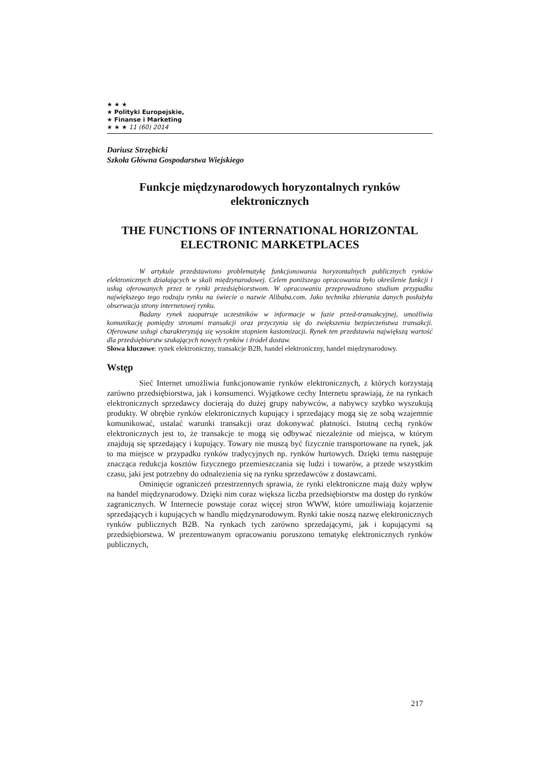★ ★ ★
★ Polityki Europejskie,
★ Finanse i Marketing
★ ★ ★ 11 (60) 2014
Dariusz Strzębicki
Szkoła Główna Gospodarstwa Wiejskiego
Funkcje międzynarodowych horyzontalnych rynków elektronicznych
THE FUNCTIONS OF INTERNATIONAL HORIZONTAL ELECTRONIC MARKETPLACES
W artykule przedstawiono problematykę funkcjonowania horyzontalnych publicznych rynków elektronicznych działających w skali międzynarodowej. Celem poniższego opracowania było określenie funkcji i usług oferowanych przez te rynki przedsiębiorstwom. W opracowaniu przeprowadzono studium przypadku największego tego rodzaju rynku na świecie o nazwie Alibaba.com. Jako technika zbierania danych posłużyła obserwacja strony internetowej rynku.
Badany rynek zaopatruje uczestników w informacje w fazie przed-transakcyjnej, umożliwia komunikację pomiędzy stronami transakcji oraz przyczynia się do zwiększenia bezpieczeństwa transakcji. Oferowane usługi charakteryzują się wysokim stopniem kastomizacji. Rynek ten przedstawia największą wartość dla przedsiębiorstw szukających nowych rynków i źródeł dostaw.
Słowa kluczowe: rynek elektroniczny, transakcje B2B, handel elektroniczny, handel międzynarodowy.
Wstęp
Sieć Internet umożliwia funkcjonowanie rynków elektronicznych, z których korzystają zarówno przedsiębiorstwa, jak i konsumenci. Wyjątkowe cechy Internetu sprawiają, że na rynkach elektronicznych sprzedawcy docierają do dużej grupy nabywców, a nabywcy szybko wyszukują produkty. W obrębie rynków elektronicznych kupujący i sprzedający mogą się ze sobą wzajemnie komunikować, ustalać warunki transakcji oraz dokonywać płatności. Istotną cechą rynków elektronicznych jest to, że transakcje te mogą się odbywać niezależnie od miejsca, w którym znajdują się sprzedający i kupujący. Towary nie muszą być fizycznie transportowane na rynek, jak to ma miejsce w przypadku rynków tradycyjnych np. rynków hurtowych. Dzięki temu następuje znacząca redukcja kosztów fizycznego przemieszczania się ludzi i towarów, a przede wszystkim czasu, jaki jest potrzebny do odnalezienia się na rynku sprzedawców z dostawcami.
Ominięcie ograniczeń przestrzennych sprawia, że rynki elektroniczne mają duży wpływ na handel międzynarodowy. Dzięki nim coraz większa liczba przedsiębiorstw ma dostęp do rynków zagranicznych. W Internecie powstaje coraz więcej stron WWW, które umożliwiają kojarzenie sprzedających i kupujących w handlu międzynarodowym. Rynki takie noszą nazwę elektronicznych rynków publicznych B2B. Na rynkach tych zarówno sprzedającymi, jak i kupującymi są przedsiębiorstwa. W prezentowanym opracowaniu poruszono tematykę elektronicznych rynków publicznych,
217